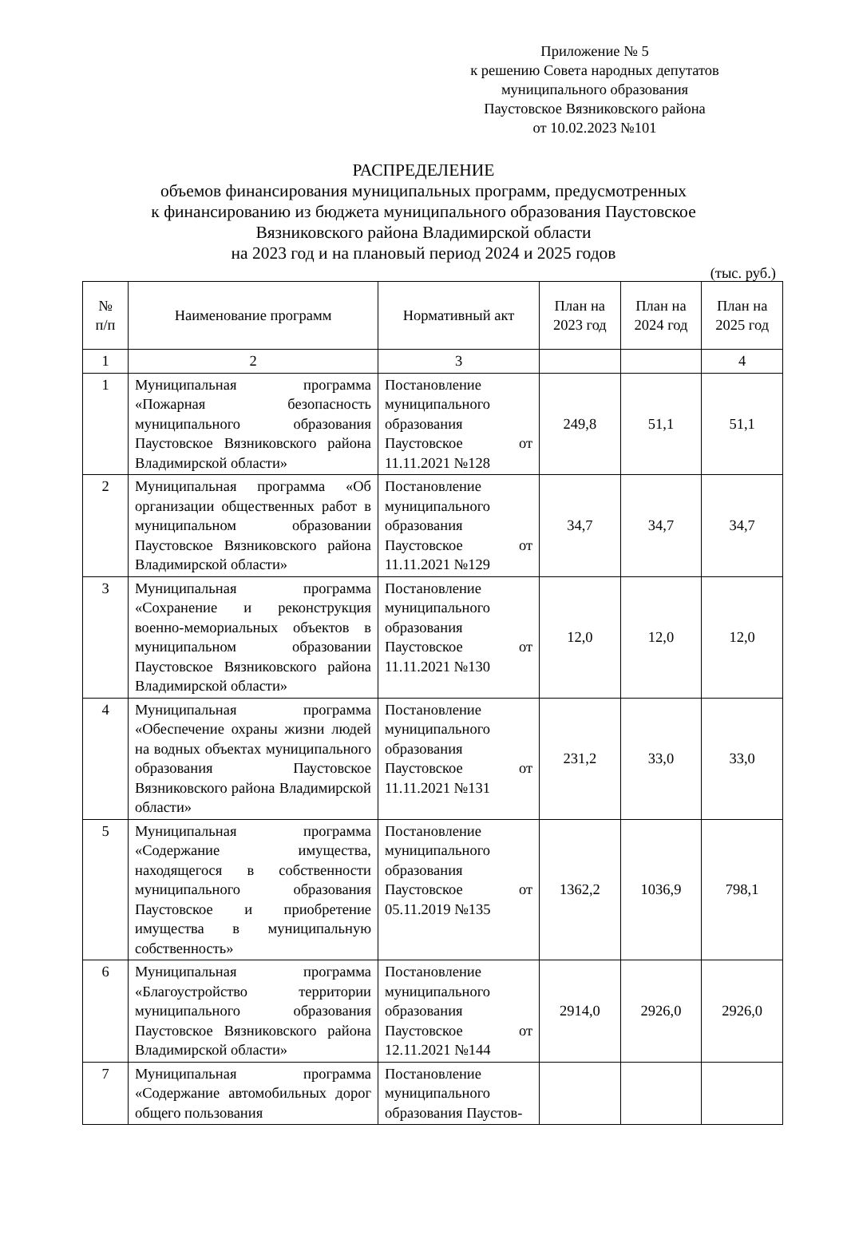Приложение № 5
к решению Совета народных депутатов
муниципального образования
Паустовское Вязниковского района
от 10.02.2023 №101
РАСПРЕДЕЛЕНИЕ
объемов финансирования муниципальных программ, предусмотренных
к финансированию из бюджета муниципального образования Паустовское
Вязниковского района Владимирской области
на 2023 год и на плановый период 2024 и 2025 годов
(тыс. руб.)
| № п/п | Наименование программ | Нормативный акт | План на 2023 год | План на 2024 год | План на 2025 год |
| --- | --- | --- | --- | --- | --- |
| 1 | 2 | 3 | | | 4 |
| 1 | Муниципальная программа «Пожарная безопасность муниципального образования Паустовское Вязниковского района Владимирской области» | Постановление муниципального образования Паустовское от 11.11.2021 №128 | 249,8 | 51,1 | 51,1 |
| 2 | Муниципальная программа «Об организации общественных работ в муниципальном образовании Паустовское Вязниковского района Владимирской области» | Постановление муниципального образования Паустовское от 11.11.2021 №129 | 34,7 | 34,7 | 34,7 |
| 3 | Муниципальная программа «Сохранение и реконструкция военно-мемориальных объектов в муниципальном образовании Паустовское Вязниковского района Владимирской области» | Постановление муниципального образования Паустовское от 11.11.2021 №130 | 12,0 | 12,0 | 12,0 |
| 4 | Муниципальная программа «Обеспечение охраны жизни людей на водных объектах муниципального образования Паустовское Вязниковского района Владимирской области» | Постановление муниципального образования Паустовское от 11.11.2021 №131 | 231,2 | 33,0 | 33,0 |
| 5 | Муниципальная программа «Содержание имущества, находящегося в собственности муниципального образования Паустовское и приобретение имущества в муниципальную собственность» | Постановление муниципального образования Паустовское от 05.11.2019 №135 | 1362,2 | 1036,9 | 798,1 |
| 6 | Муниципальная программа «Благоустройство территории муниципального образования Паустовское Вязниковского района Владимирской области» | Постановление муниципального образования Паустовское от 12.11.2021 №144 | 2914,0 | 2926,0 | 2926,0 |
| 7 | Муниципальная программа «Содержание автомобильных дорог общего пользования | Постановление муниципального образования Паустов- | | | |